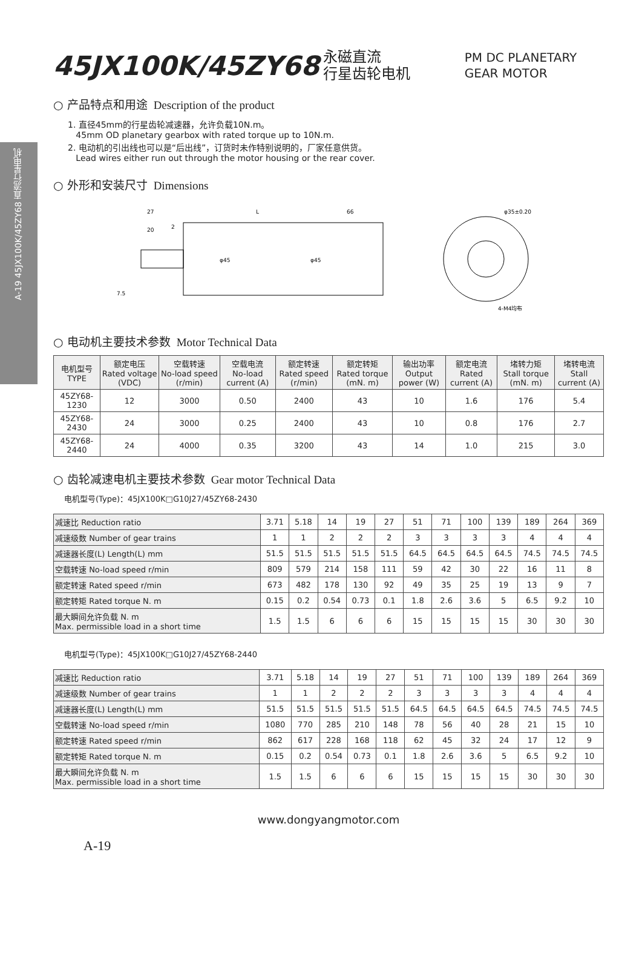A-19 45JX100K/45ZY68 直流行星电机
45JX100K/45ZY68 永磁直流
行星齿轮电机 PM DC PLANETARY
GEAR MOTOR
○ 产品特点和用途 Description of the product
1. 直径45mm的行星齿轮减速器，允许负载10N.m。
45mm OD planetary gearbox with rated torque up to 10N.m.
2. 电动机的引出线也可以是“后出线”，订货时未作特别说明的，厂家任意供货。
Lead wires either run out through the motor housing or the rear cover.
○ 外形和安装尺寸 Dimensions
27
L
66
20
2
φ45
φ45
7.5
φ35±0.20
4-M4均布
○ 电动机主要技术参数 Motor Technical Data
| 电机型号 TYPE | 额定电压 Rated voltage (VDC) | 空载转速 No-load speed (r/min) | 空载电流 No-load current (A) | 额定转速 Rated speed (r/min) | 额定转矩 Rated torque (mN. m) | 输出功率 Output power (W) | 额定电流 Rated current (A) | 堵转力矩 Stall torque (mN. m) | 堵转电流 Stall current (A) |
| --- | --- | --- | --- | --- | --- | --- | --- | --- | --- |
| 45ZY68-1230 | 12 | 3000 | 0.50 | 2400 | 43 | 10 | 1.6 | 176 | 5.4 |
| 45ZY68-2430 | 24 | 3000 | 0.25 | 2400 | 43 | 10 | 0.8 | 176 | 2.7 |
| 45ZY68-2440 | 24 | 4000 | 0.35 | 3200 | 43 | 14 | 1.0 | 215 | 3.0 |
○ 齿轮减速电机主要技术参数 Gear motor Technical Data
电机型号(Type)：45JX100K□G10J27/45ZY68-2430
| 减速比 Reduction ratio | 3.71 | 5.18 | 14 | 19 | 27 | 51 | 71 | 100 | 139 | 189 | 264 | 369 |
| 减速级数 Number of gear trains | 1 | 1 | 2 | 2 | 2 | 3 | 3 | 3 | 3 | 4 | 4 | 4 |
| 减速器长度(L) Length(L) mm | 51.5 | 51.5 | 51.5 | 51.5 | 51.5 | 64.5 | 64.5 | 64.5 | 64.5 | 74.5 | 74.5 | 74.5 |
| 空载转速 No-load speed r/min | 809 | 579 | 214 | 158 | 111 | 59 | 42 | 30 | 22 | 16 | 11 | 8 |
| 额定转速 Rated speed r/min | 673 | 482 | 178 | 130 | 92 | 49 | 35 | 25 | 19 | 13 | 9 | 7 |
| 额定转矩 Rated torque N. m | 0.15 | 0.2 | 0.54 | 0.73 | 0.1 | 1.8 | 2.6 | 3.6 | 5 | 6.5 | 9.2 | 10 |
| 最大瞬间允许负载 N. m Max. permissible load in a short time | 1.5 | 1.5 | 6 | 6 | 6 | 15 | 15 | 15 | 15 | 30 | 30 | 30 |
电机型号(Type)：45JX100K□G10J27/45ZY68-2440
| 减速比 Reduction ratio | 3.71 | 5.18 | 14 | 19 | 27 | 51 | 71 | 100 | 139 | 189 | 264 | 369 |
| 减速级数 Number of gear trains | 1 | 1 | 2 | 2 | 2 | 3 | 3 | 3 | 3 | 4 | 4 | 4 |
| 减速器长度(L) Length(L) mm | 51.5 | 51.5 | 51.5 | 51.5 | 51.5 | 64.5 | 64.5 | 64.5 | 64.5 | 74.5 | 74.5 | 74.5 |
| 空载转速 No-load speed r/min | 1080 | 770 | 285 | 210 | 148 | 78 | 56 | 40 | 28 | 21 | 15 | 10 |
| 额定转速 Rated speed r/min | 862 | 617 | 228 | 168 | 118 | 62 | 45 | 32 | 24 | 17 | 12 | 9 |
| 额定转矩 Rated torque N. m | 0.15 | 0.2 | 0.54 | 0.73 | 0.1 | 1.8 | 2.6 | 3.6 | 5 | 6.5 | 9.2 | 10 |
| 最大瞬间允许负载 N. m Max. permissible load in a short time | 1.5 | 1.5 | 6 | 6 | 6 | 15 | 15 | 15 | 15 | 30 | 30 | 30 |
www.dongyangmotor.com
A-19